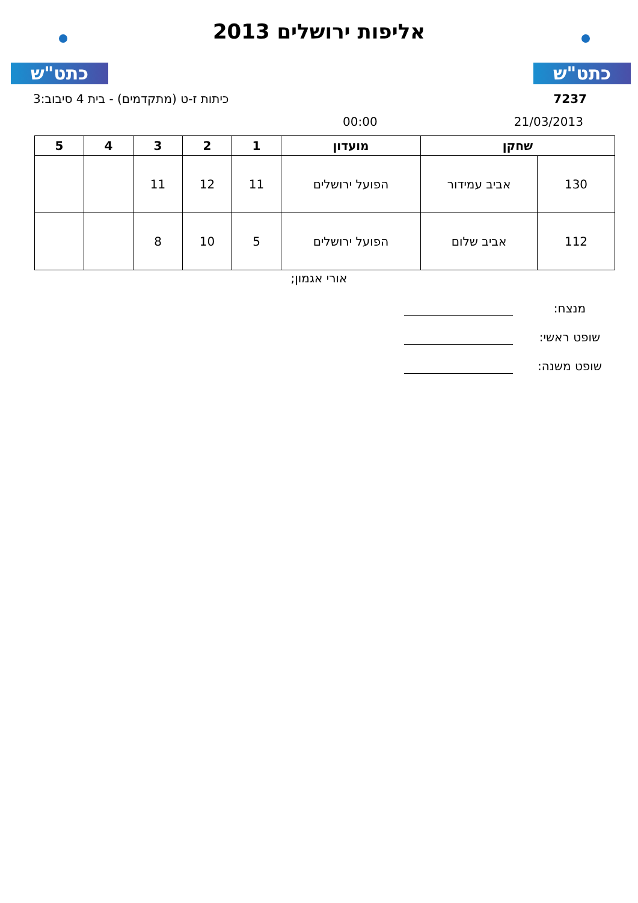כתט"ש כתט"ש
אליפות ירושלים 2013
כיתות ז-ט (מתקדמים) - בית 4 סיבוב:3 7237
00:00 21/03/2013
| שחקן | | מועדון | 1 | 2 | 3 | 4 | 5 |
| --- | --- | --- | --- | --- | --- | --- | --- |
| 130 | אביב עמידור | הפועל ירושלים | 11 | 12 | 11 | | |
| 112 | אביב שלום | הפועל ירושלים | 5 | 10 | 8 | | |
אורי אגמון;
מנצח:
שופט ראשי:
שופט משנה: